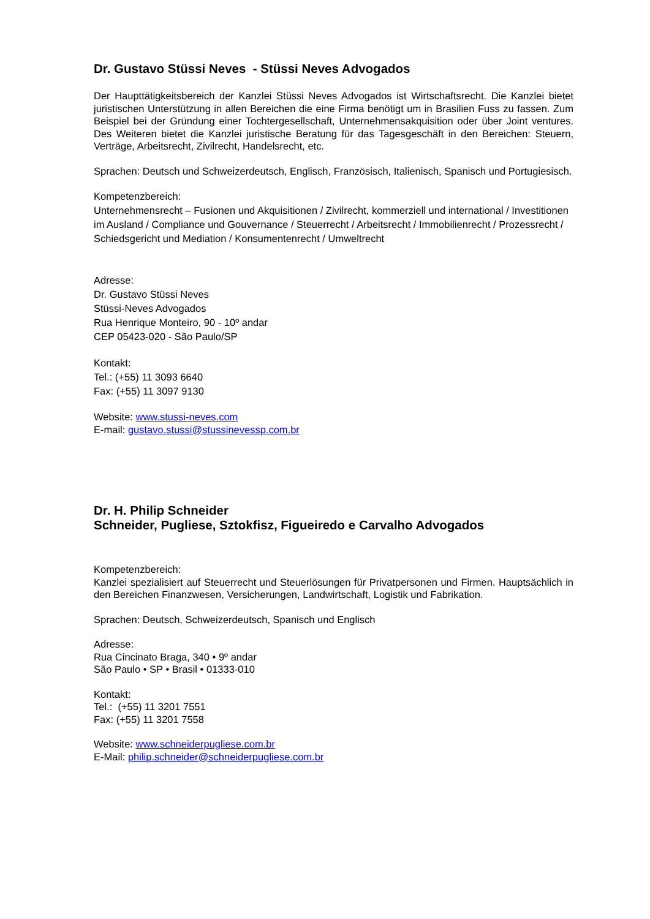Dr. Gustavo Stüssi Neves - Stüssi Neves Advogados
Der Haupttätigkeitsbereich der Kanzlei Stüssi Neves Advogados ist Wirtschaftsrecht. Die Kanzlei bietet juristischen Unterstützung in allen Bereichen die eine Firma benötigt um in Brasilien Fuss zu fassen. Zum Beispiel bei der Gründung einer Tochtergesellschaft, Unternehmensakquisition oder über Joint ventures. Des Weiteren bietet die Kanzlei juristische Beratung für das Tagesgeschäft in den Bereichen: Steuern, Verträge, Arbeitsrecht, Zivilrecht, Handelsrecht, etc.
Sprachen: Deutsch und Schweizerdeutsch, Englisch, Französisch, Italienisch, Spanisch und Portugiesisch.
Kompetenzbereich:
Unternehmensrecht – Fusionen und Akquisitionen / Zivilrecht, kommerziell und international / Investitionen im Ausland / Compliance und Gouvernance / Steuerrecht / Arbeitsrecht / Immobilienrecht / Prozessrecht / Schiedsgericht und Mediation / Konsumentenrecht / Umweltrecht
Adresse:
Dr. Gustavo Stüssi Neves
Stüssi-Neves Advogados
Rua Henrique Monteiro, 90 - 10º andar
CEP 05423-020 - São Paulo/SP
Kontakt:
Tel.: (+55) 11 3093 6640
Fax: (+55) 11 3097 9130
Website: www.stussi-neves.com
E-mail: gustavo.stussi@stussinevessp.com.br
Dr. H. Philip Schneider
Schneider, Pugliese, Sztokfisz, Figueiredo e Carvalho Advogados
Kompetenzbereich:
Kanzlei spezialisiert auf Steuerrecht und Steuerlösungen für Privatpersonen und Firmen. Hauptsächlich in den Bereichen Finanzwesen, Versicherungen, Landwirtschaft, Logistik und Fabrikation.
Sprachen: Deutsch, Schweizerdeutsch, Spanisch und Englisch
Adresse:
Rua Cincinato Braga, 340 • 9º andar
São Paulo • SP • Brasil • 01333-010
Kontakt:
Tel.: (+55) 11 3201 7551
Fax: (+55) 11 3201 7558
Website: www.schneiderpugliese.com.br
E-Mail: philip.schneider@schneiderpugliese.com.br